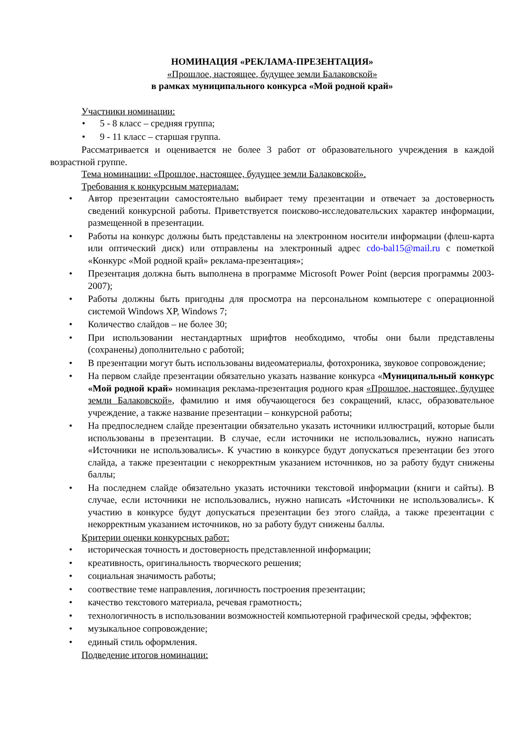НОМИНАЦИЯ «РЕКЛАМА-ПРЕЗЕНТАЦИЯ»
«Прошлое, настоящее, будущее земли Балаковской»
в рамках муниципального конкурса «Мой родной край»
Участники номинации:
• 5 - 8 класс – средняя группа;
• 9 - 11 класс – старшая группа.
Рассматривается и оценивается не более 3 работ от образовательного учреждения в каждой возрастной группе.
Тема номинации: «Прошлое, настоящее, будущее земли Балаковской».
Требования к конкурсным материалам:
• Автор презентации самостоятельно выбирает тему презентации и отвечает за достоверность сведений конкурсной работы. Приветствуется поисково-исследовательских характер информации, размещенной в презентации.
• Работы на конкурс должны быть представлены на электронном носители информации (флеш-карта или оптический диск) или отправлены на электронный адрес cdo-bal15@mail.ru с пометкой «Конкурс «Мой родной край» реклама-презентация»;
• Презентация должна быть выполнена в программе Microsoft Power Point (версия программы 2003-2007);
• Работы должны быть пригодны для просмотра на персональном компьютере с операционной системой Windows XP, Windows 7;
• Количество слайдов – не более 30;
• При использовании нестандартных шрифтов необходимо, чтобы они были представлены (сохранены) дополнительно с работой;
• В презентации могут быть использованы видеоматериалы, фотохроника, звуковое сопровождение;
• На первом слайде презентации обязательно указать название конкурса «Муниципальный конкурс «Мой родной край» номинация реклама-презентация родного края «Прошлое, настоящее, будущее земли Балаковской», фамилию и имя обучающегося без сокращений, класс, образовательное учреждение, а также название презентации – конкурсной работы;
• На предпоследнем слайде презентации обязательно указать источники иллюстраций, которые были использованы в презентации. В случае, если источники не использовались, нужно написать «Источники не использовались». К участию в конкурсе будут допускаться презентации без этого слайда, а также презентации с некорректным указанием источников, но за работу будут снижены баллы;
• На последнем слайде обязательно указать источники текстовой информации (книги и сайты). В случае, если источники не использовались, нужно написать «Источники не использовались». К участию в конкурсе будут допускаться презентации без этого слайда, а также презентации с некорректным указанием источников, но за работу будут снижены баллы.
Критерии оценки конкурсных работ:
• историческая точность и достоверность представленной информации;
• креативность, оригинальность творческого решения;
• социальная значимость работы;
• соотвествие теме направления, логичность построения презентации;
• качество текстового материала, речевая грамотность;
• технологичность в использовании возможностей компьютерной графической среды, эффектов;
• музыкальное сопровождение;
• единый стиль оформления.
Подведение итогов номинации: